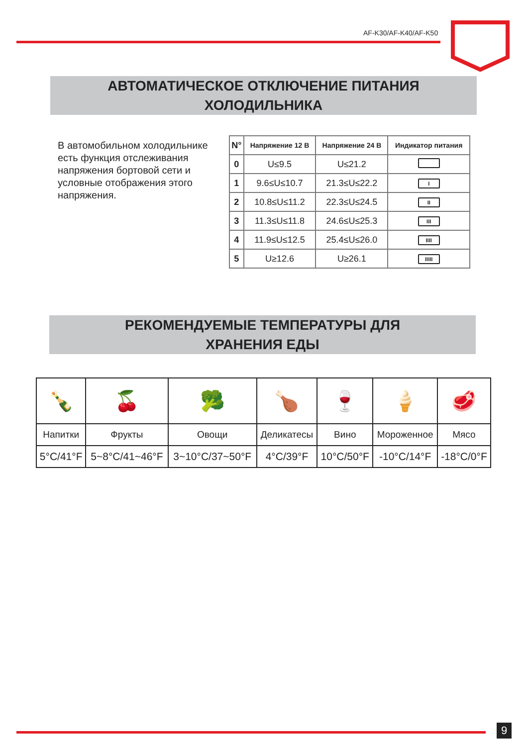AF-K30/AF-K40/AF-K50
АВТОМАТИЧЕСКОЕ ОТКЛЮЧЕНИЕ ПИТАНИЯ
ХОЛОДИЛЬНИКА
В автомобильном холодильнике есть функция отслеживания напряжения бортовой сети и условные отображения этого напряжения.
| N° | Напряжение 12 В | Напряжение 24 В | Индикатор питания |
| --- | --- | --- | --- |
| 0 | U≤9.5 | U≤21.2 | |
| 1 | 9.6≤U≤10.7 | 21.3≤U≤22.2 | I |
| 2 | 10.8≤U≤11.2 | 22.3≤U≤24.5 | II |
| 3 | 11.3≤U≤11.8 | 24.6≤U≤25.3 | III |
| 4 | 11.9≤U≤12.5 | 25.4≤U≤26.0 | IIII |
| 5 | U≥12.6 | U≥26.1 | IIIII |
РЕКОМЕНДУЕМЫЕ ТЕМПЕРАТУРЫ ДЛЯ
ХРАНЕНИЯ ЕДЫ
| 🍾 | 🍒 | 🥦 | 🍗 | 🍷 | 🍦 | 🥩 |
| Напитки | Фрукты | Овощи | Деликатесы | Вино | Мороженное | Мясо |
| 5°C/41°F | 5~8°C/41~46°F | 3~10°C/37~50°F | 4°C/39°F | 10°C/50°F | -10°C/14°F | -18°C/0°F |
9